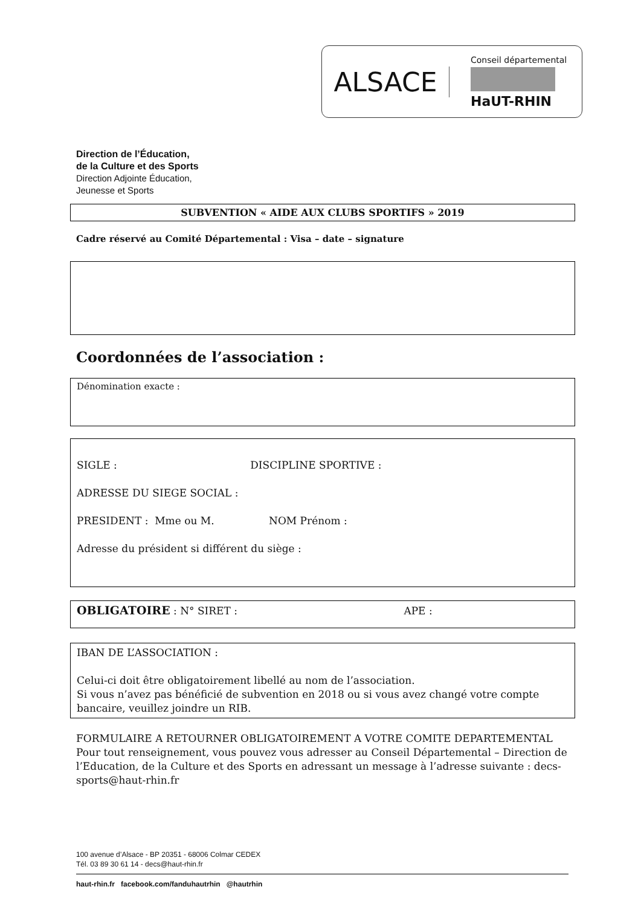ALSACE
Conseil départemental
HaUT-RHIN
Direction de l’Éducation,
de la Culture et des Sports
Direction Adjointe Éducation,
Jeunesse et Sports
SUBVENTION « AIDE AUX CLUBS SPORTIFS » 2019
Cadre réservé au Comité Départemental : Visa – date – signature
Coordonnées de l’association :
Dénomination exacte :
SIGLE : DISCIPLINE SPORTIVE :
ADRESSE DU SIEGE SOCIAL :
PRESIDENT : Mme ou M. NOM Prénom :
Adresse du président si différent du siège :
OBLIGATOIRE : N° SIRET : APE :
IBAN DE L’ASSOCIATION :
Celui-ci doit être obligatoirement libellé au nom de l’association.
Si vous n’avez pas bénéficié de subvention en 2018 ou si vous avez changé votre compte bancaire, veuillez joindre un RIB.
FORMULAIRE A RETOURNER OBLIGATOIREMENT A VOTRE COMITE DEPARTEMENTAL
Pour tout renseignement, vous pouvez vous adresser au Conseil Départemental – Direction de l’Education, de la Culture et des Sports en adressant un message à l’adresse suivante : decs-sports@haut-rhin.fr
100 avenue d’Alsace - BP 20351 - 68006 Colmar CEDEX
Tél. 03 89 30 61 14 - decs@haut-rhin.fr
haut-rhin.fr facebook.com/fanduhautrhin @hautrhin